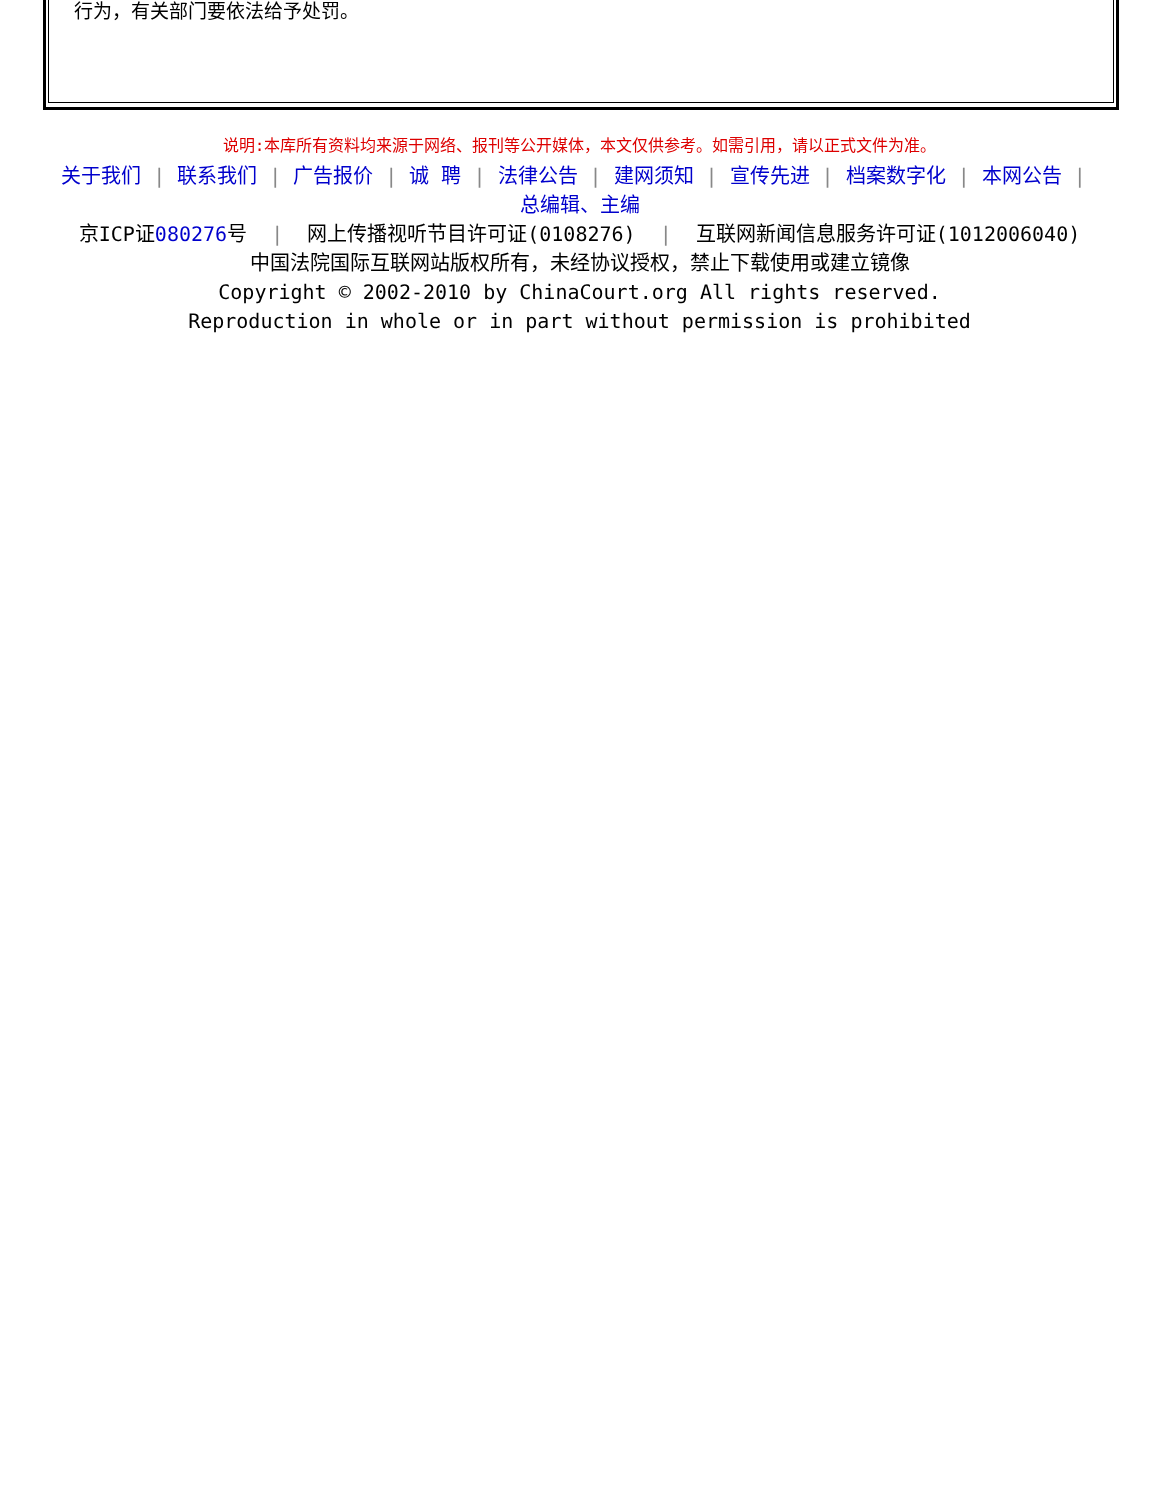行为，有关部门要依法给予处罚。
说明:本库所有资料均来源于网络、报刊等公开媒体，本文仅供参考。如需引用，请以正式文件为准。
关于我们 | 联系我们 | 广告报价 | 诚 聘 | 法律公告 | 建网须知 | 宣传先进 | 档案数字化 | 本网公告 |
总编辑、主编
京ICP证080276号 | 网上传播视听节目许可证(0108276) | 互联网新闻信息服务许可证(1012006040)
中国法院国际互联网站版权所有，未经协议授权，禁止下载使用或建立镜像
Copyright © 2002-2010 by ChinaCourt.org All rights reserved.
Reproduction in whole or in part without permission is prohibited